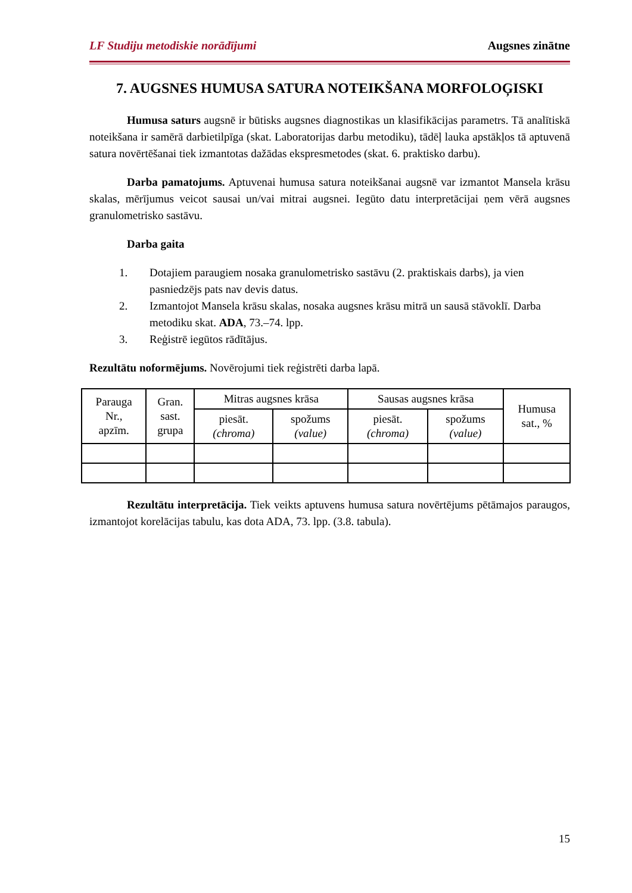LF Studiju metodiskie norādījumi Augsnes zinātne
7. AUGSNES HUMUSA SATURA NOTEIKŠANA MORFOLOĢISKI
Humusa saturs augsnē ir būtisks augsnes diagnostikas un klasifikācijas parametrs. Tā analītiskā noteikšana ir samērā darbietilpīga (skat. Laboratorijas darbu metodiku), tādēļ lauka apstākļos tā aptuvenā satura novērtēšanai tiek izmantotas dažādas ekspresmetodes (skat. 6. praktisko darbu).
Darba pamatojums. Aptuvenai humusa satura noteikšanai augsnē var izmantot Mansela krāsu skalas, mērījumus veicot sausai un/vai mitrai augsnei. Iegūto datu interpretācijai ņem vērā augsnes granulometrisko sastāvu.
Darba gaita
1. Dotajiem paraugiem nosaka granulometrisko sastāvu (2. praktiskais darbs), ja vien pasniedzējs pats nav devis datus.
2. Izmantojot Mansela krāsu skalas, nosaka augsnes krāsu mitrā un sausā stāvoklī. Darba metodiku skat. ADA, 73.–74. lpp.
3. Reģistrē iegūtos rādītājus.
Rezultātu noformējums. Novērojumi tiek reģistrēti darba lapā.
| Parauga Nr., apzīm. | Gran. sast. grupa | Mitras augsnes krāsa | | Sausas augsnes krāsa | | Humusa sat., % |
| --- | --- | --- | --- | --- | --- | --- |
| | | piesāt. (chroma) | spožums (value) | piesāt. (chroma) | spožums (value) | |
Rezultātu interpretācija. Tiek veikts aptuvens humusa satura novērtējums pētāmajos paraugos, izmantojot korelācijas tabulu, kas dota ADA, 73. lpp. (3.8. tabula).
15